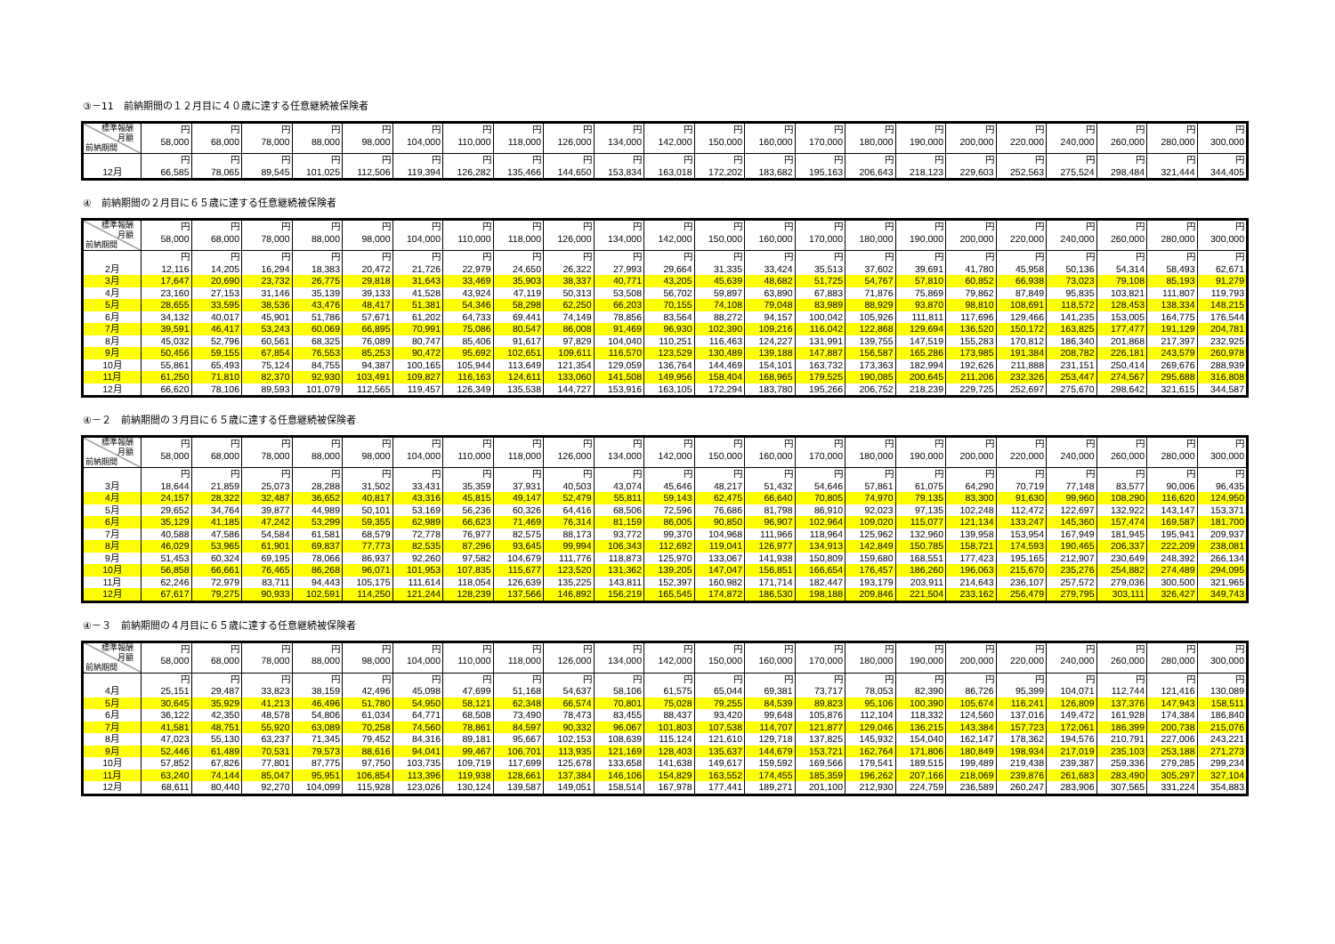③－11　前納期間の１２月目に４０歳に達する任意継続被保険者
| 標準報酬 月額 前納期間 | 円 58,000 | 円 68,000 | 円 78,000 | 円 88,000 | 円 98,000 | 円 104,000 | 円 110,000 | 円 118,000 | 円 126,000 | 円 134,000 | 円 142,000 | 円 150,000 | 円 160,000 | 円 170,000 | 円 180,000 | 円 190,000 | 円 200,000 | 円 220,000 | 円 240,000 | 円 260,000 | 円 280,000 | 円 300,000 |
| --- | --- | --- | --- | --- | --- | --- | --- | --- | --- | --- | --- | --- | --- | --- | --- | --- | --- | --- | --- | --- | --- | --- |
| 12月 | 円 66,585 | 円 78,065 | 円 89,545 | 円 101,025 | 円 112,506 | 円 119,394 | 円 126,282 | 円 135,466 | 円 144,650 | 円 153,834 | 円 163,018 | 円 172,202 | 円 183,682 | 円 195,163 | 円 206,643 | 円 218,123 | 円 229,603 | 円 252,563 | 円 275,524 | 円 298,484 | 円 321,444 | 円 344,405 |
④　前納期間の２月目に６５歳に達する任意継続被保険者
| 標準報酬 月額 前納期間 | 円 58,000 | 円 68,000 | 円 78,000 | 円 88,000 | 円 98,000 | 円 104,000 | 円 110,000 | 円 118,000 | 円 126,000 | 円 134,000 | 円 142,000 | 円 150,000 | 円 160,000 | 円 170,000 | 円 180,000 | 円 190,000 | 円 200,000 | 円 220,000 | 円 240,000 | 円 260,000 | 円 280,000 | 円 300,000 |
| --- | --- | --- | --- | --- | --- | --- | --- | --- | --- | --- | --- | --- | --- | --- | --- | --- | --- | --- | --- | --- | --- | --- |
| 2月 | 円 12,116 | 円 14,205 | 円 16,294 | 円 18,383 | 円 20,472 | 円 21,726 | 円 22,979 | 円 24,650 | 円 26,322 | 円 27,993 | 円 29,664 | 円 31,335 | 円 33,424 | 円 35,513 | 円 37,602 | 円 39,691 | 円 41,780 | 円 45,958 | 円 50,136 | 円 54,314 | 円 58,493 | 円 62,671 |
| 3月 | 17,647 | 20,690 | 23,732 | 26,775 | 29,818 | 31,643 | 33,469 | 35,903 | 38,337 | 40,771 | 43,205 | 45,639 | 48,682 | 51,725 | 54,767 | 57,810 | 60,852 | 66,938 | 73,023 | 79,108 | 85,193 | 91,279 |
| 4月 | 23,160 | 27,153 | 31,146 | 35,139 | 39,133 | 41,528 | 43,924 | 47,119 | 50,313 | 53,508 | 56,702 | 59,897 | 63,890 | 67,883 | 71,876 | 75,869 | 79,862 | 87,849 | 95,835 | 103,821 | 111,807 | 119,793 |
| 5月 | 28,655 | 33,595 | 38,536 | 43,476 | 48,417 | 51,381 | 54,346 | 58,298 | 62,250 | 66,203 | 70,155 | 74,108 | 79,048 | 83,989 | 88,929 | 93,870 | 98,810 | 108,691 | 118,572 | 128,453 | 138,334 | 148,215 |
| 6月 | 34,132 | 40,017 | 45,901 | 51,786 | 57,671 | 61,202 | 64,733 | 69,441 | 74,149 | 78,856 | 83,564 | 88,272 | 94,157 | 100,042 | 105,926 | 111,811 | 117,696 | 129,466 | 141,235 | 153,005 | 164,775 | 176,544 |
| 7月 | 39,591 | 46,417 | 53,243 | 60,069 | 66,895 | 70,991 | 75,086 | 80,547 | 86,008 | 91,469 | 96,930 | 102,390 | 109,216 | 116,042 | 122,868 | 129,694 | 136,520 | 150,172 | 163,825 | 177,477 | 191,129 | 204,781 |
| 8月 | 45,032 | 52,796 | 60,561 | 68,325 | 76,089 | 80,747 | 85,406 | 91,617 | 97,829 | 104,040 | 110,251 | 116,463 | 124,227 | 131,991 | 139,755 | 147,519 | 155,283 | 170,812 | 186,340 | 201,868 | 217,397 | 232,925 |
| 9月 | 50,456 | 59,155 | 67,854 | 76,553 | 85,253 | 90,472 | 95,692 | 102,651 | 109,611 | 116,570 | 123,529 | 130,489 | 139,188 | 147,887 | 156,587 | 165,286 | 173,985 | 191,384 | 208,782 | 226,181 | 243,579 | 260,978 |
| 10月 | 55,861 | 65,493 | 75,124 | 84,755 | 94,387 | 100,165 | 105,944 | 113,649 | 121,354 | 129,059 | 136,764 | 144,469 | 154,101 | 163,732 | 173,363 | 182,994 | 192,626 | 211,888 | 231,151 | 250,414 | 269,676 | 288,939 |
| 11月 | 61,250 | 71,810 | 82,370 | 92,930 | 103,491 | 109,827 | 116,163 | 124,611 | 133,060 | 141,508 | 149,956 | 158,404 | 168,965 | 179,525 | 190,085 | 200,645 | 211,206 | 232,326 | 253,447 | 274,567 | 295,688 | 316,808 |
| 12月 | 66,620 | 78,106 | 89,593 | 101,079 | 112,565 | 119,457 | 126,349 | 135,538 | 144,727 | 153,916 | 163,105 | 172,294 | 183,780 | 195,266 | 206,752 | 218,239 | 229,725 | 252,697 | 275,670 | 298,642 | 321,615 | 344,587 |
④－２　前納期間の３月目に６５歳に達する任意継続被保険者
| 標準報酬 月額 前納期間 | 円 58,000 | 円 68,000 | 円 78,000 | 円 88,000 | 円 98,000 | 円 104,000 | 円 110,000 | 円 118,000 | 円 126,000 | 円 134,000 | 円 142,000 | 円 150,000 | 円 160,000 | 円 170,000 | 円 180,000 | 円 190,000 | 円 200,000 | 円 220,000 | 円 240,000 | 円 260,000 | 円 280,000 | 円 300,000 |
| --- | --- | --- | --- | --- | --- | --- | --- | --- | --- | --- | --- | --- | --- | --- | --- | --- | --- | --- | --- | --- | --- | --- |
| 3月 | 円 18,644 | 円 21,859 | 円 25,073 | 円 28,288 | 円 31,502 | 円 33,431 | 円 35,359 | 円 37,931 | 円 40,503 | 円 43,074 | 円 45,646 | 円 48,217 | 円 51,432 | 円 54,646 | 円 57,861 | 円 61,075 | 円 64,290 | 円 70,719 | 円 77,148 | 円 83,577 | 円 90,006 | 円 96,435 |
| 4月 | 24,157 | 28,322 | 32,487 | 36,652 | 40,817 | 43,316 | 45,815 | 49,147 | 52,479 | 55,811 | 59,143 | 62,475 | 66,640 | 70,805 | 74,970 | 79,135 | 83,300 | 91,630 | 99,960 | 108,290 | 116,620 | 124,950 |
| 5月 | 29,652 | 34,764 | 39,877 | 44,989 | 50,101 | 53,169 | 56,236 | 60,326 | 64,416 | 68,506 | 72,596 | 76,686 | 81,798 | 86,910 | 92,023 | 97,135 | 102,248 | 112,472 | 122,697 | 132,922 | 143,147 | 153,371 |
| 6月 | 35,129 | 41,185 | 47,242 | 53,299 | 59,355 | 62,989 | 66,623 | 71,469 | 76,314 | 81,159 | 86,005 | 90,850 | 96,907 | 102,964 | 109,020 | 115,077 | 121,134 | 133,247 | 145,360 | 157,474 | 169,587 | 181,700 |
| 7月 | 40,588 | 47,586 | 54,584 | 61,581 | 68,579 | 72,778 | 76,977 | 82,575 | 88,173 | 93,772 | 99,370 | 104,968 | 111,966 | 118,964 | 125,962 | 132,960 | 139,958 | 153,954 | 167,949 | 181,945 | 195,941 | 209,937 |
| 8月 | 46,029 | 53,965 | 61,901 | 69,837 | 77,773 | 82,535 | 87,296 | 93,645 | 99,994 | 106,343 | 112,692 | 119,041 | 126,977 | 134,913 | 142,849 | 150,785 | 158,721 | 174,593 | 190,465 | 206,337 | 222,209 | 238,081 |
| 9月 | 51,453 | 60,324 | 69,195 | 78,066 | 86,937 | 92,260 | 97,582 | 104,679 | 111,776 | 118,873 | 125,970 | 133,067 | 141,938 | 150,809 | 159,680 | 168,551 | 177,423 | 195,165 | 212,907 | 230,649 | 248,392 | 266,134 |
| 10月 | 56,858 | 66,661 | 76,465 | 86,268 | 96,071 | 101,953 | 107,835 | 115,677 | 123,520 | 131,362 | 139,205 | 147,047 | 156,851 | 166,654 | 176,457 | 186,260 | 196,063 | 215,670 | 235,276 | 254,882 | 274,489 | 294,095 |
| 11月 | 62,246 | 72,979 | 83,711 | 94,443 | 105,175 | 111,614 | 118,054 | 126,639 | 135,225 | 143,811 | 152,397 | 160,982 | 171,714 | 182,447 | 193,179 | 203,911 | 214,643 | 236,107 | 257,572 | 279,036 | 300,500 | 321,965 |
| 12月 | 67,617 | 79,275 | 90,933 | 102,591 | 114,250 | 121,244 | 128,239 | 137,566 | 146,892 | 156,219 | 165,545 | 174,872 | 186,530 | 198,188 | 209,846 | 221,504 | 233,162 | 256,479 | 279,795 | 303,111 | 326,427 | 349,743 |
④－３　前納期間の４月目に６５歳に達する任意継続被保険者
| 標準報酬 月額 前納期間 | 円 58,000 | 円 68,000 | 円 78,000 | 円 88,000 | 円 98,000 | 円 104,000 | 円 110,000 | 円 118,000 | 円 126,000 | 円 134,000 | 円 142,000 | 円 150,000 | 円 160,000 | 円 170,000 | 円 180,000 | 円 190,000 | 円 200,000 | 円 220,000 | 円 240,000 | 円 260,000 | 円 280,000 | 円 300,000 |
| --- | --- | --- | --- | --- | --- | --- | --- | --- | --- | --- | --- | --- | --- | --- | --- | --- | --- | --- | --- | --- | --- | --- |
| 4月 | 円 25,151 | 円 29,487 | 円 33,823 | 円 38,159 | 円 42,496 | 円 45,098 | 円 47,699 | 円 51,168 | 円 54,637 | 円 58,106 | 円 61,575 | 円 65,044 | 円 69,381 | 円 73,717 | 円 78,053 | 円 82,390 | 円 86,726 | 円 95,399 | 円 104,071 | 円 112,744 | 円 121,416 | 円 130,089 |
| 5月 | 30,645 | 35,929 | 41,213 | 46,496 | 51,780 | 54,950 | 58,121 | 62,348 | 66,574 | 70,801 | 75,028 | 79,255 | 84,539 | 89,823 | 95,106 | 100,390 | 105,674 | 116,241 | 126,809 | 137,376 | 147,943 | 158,511 |
| 6月 | 36,122 | 42,350 | 48,578 | 54,806 | 61,034 | 64,771 | 68,508 | 73,490 | 78,473 | 83,455 | 88,437 | 93,420 | 99,648 | 105,876 | 112,104 | 118,332 | 124,560 | 137,016 | 149,472 | 161,928 | 174,384 | 186,840 |
| 7月 | 41,581 | 48,751 | 55,920 | 63,089 | 70,258 | 74,560 | 78,861 | 84,597 | 90,332 | 96,067 | 101,803 | 107,538 | 114,707 | 121,877 | 129,046 | 136,215 | 143,384 | 157,723 | 172,061 | 186,399 | 200,738 | 215,076 |
| 8月 | 47,023 | 55,130 | 63,237 | 71,345 | 79,452 | 84,316 | 89,181 | 95,667 | 102,153 | 108,639 | 115,124 | 121,610 | 129,718 | 137,825 | 145,932 | 154,040 | 162,147 | 178,362 | 194,576 | 210,791 | 227,006 | 243,221 |
| 9月 | 52,446 | 61,489 | 70,531 | 79,573 | 88,616 | 94,041 | 99,467 | 106,701 | 113,935 | 121,169 | 128,403 | 135,637 | 144,679 | 153,721 | 162,764 | 171,806 | 180,849 | 198,934 | 217,019 | 235,103 | 253,188 | 271,273 |
| 10月 | 57,852 | 67,826 | 77,801 | 87,775 | 97,750 | 103,735 | 109,719 | 117,699 | 125,678 | 133,658 | 141,638 | 149,617 | 159,592 | 169,566 | 179,541 | 189,515 | 199,489 | 219,438 | 239,387 | 259,336 | 279,285 | 299,234 |
| 11月 | 63,240 | 74,144 | 85,047 | 95,951 | 106,854 | 113,396 | 119,938 | 128,661 | 137,384 | 146,106 | 154,829 | 163,552 | 174,455 | 185,359 | 196,262 | 207,166 | 218,069 | 239,876 | 261,683 | 283,490 | 305,297 | 327,104 |
| 12月 | 68,611 | 80,440 | 92,270 | 104,099 | 115,928 | 123,026 | 130,124 | 139,587 | 149,051 | 158,514 | 167,978 | 177,441 | 189,271 | 201,100 | 212,930 | 224,759 | 236,589 | 260,247 | 283,906 | 307,565 | 331,224 | 354,883 |